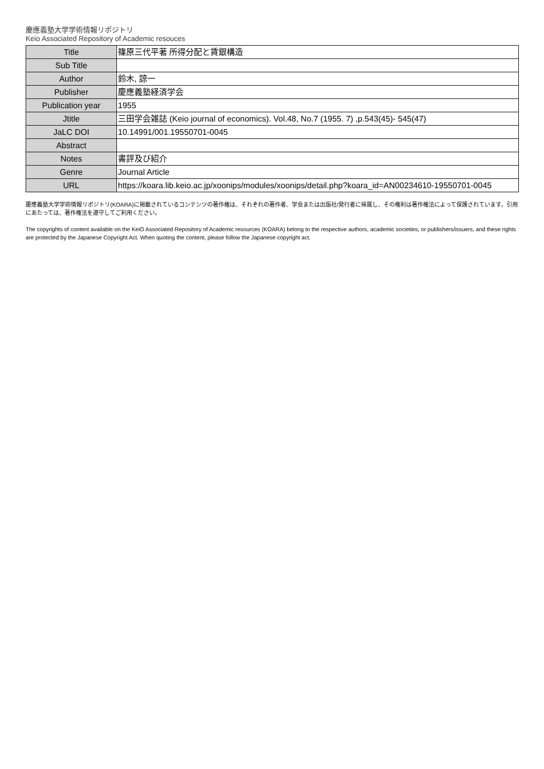慶應義塾大学学術情報リポジトリ
Keio Associated Repository of Academic resouces
| Title | 篠原三代平著 所得分配と賃銀構造 |
| Sub Title | |
| Author | 鈴木, 諒一 |
| Publisher | 慶應義塾経済学会 |
| Publication year | 1955 |
| Jtitle | 三田学会雑誌 (Keio journal of economics). Vol.48, No.7 (1955. 7) ,p.543(45)- 545(47) |
| JaLC DOI | 10.14991/001.19550701-0045 |
| Abstract | |
| Notes | 書評及び紹介 |
| Genre | Journal Article |
| URL | https://koara.lib.keio.ac.jp/xoonips/modules/xoonips/detail.php?koara_id=AN00234610-19550701-0045 |
慶應義塾大学学術情報リポジトリ(KOARA)に掲載されているコンテンツの著作権は、それぞれの著作者、学会または出版社/発行者に帰属し、その権利は著作権法によって保護されています。引用にあたっては、著作権法を遵守してご利用ください。
The copyrights of content available on the KeiO Associated Repository of Academic resources (KOARA) belong to the respective authors, academic societies, or publishers/issuers, and these rights are protected by the Japanese Copyright Act. When quoting the content, please follow the Japanese copyright act.